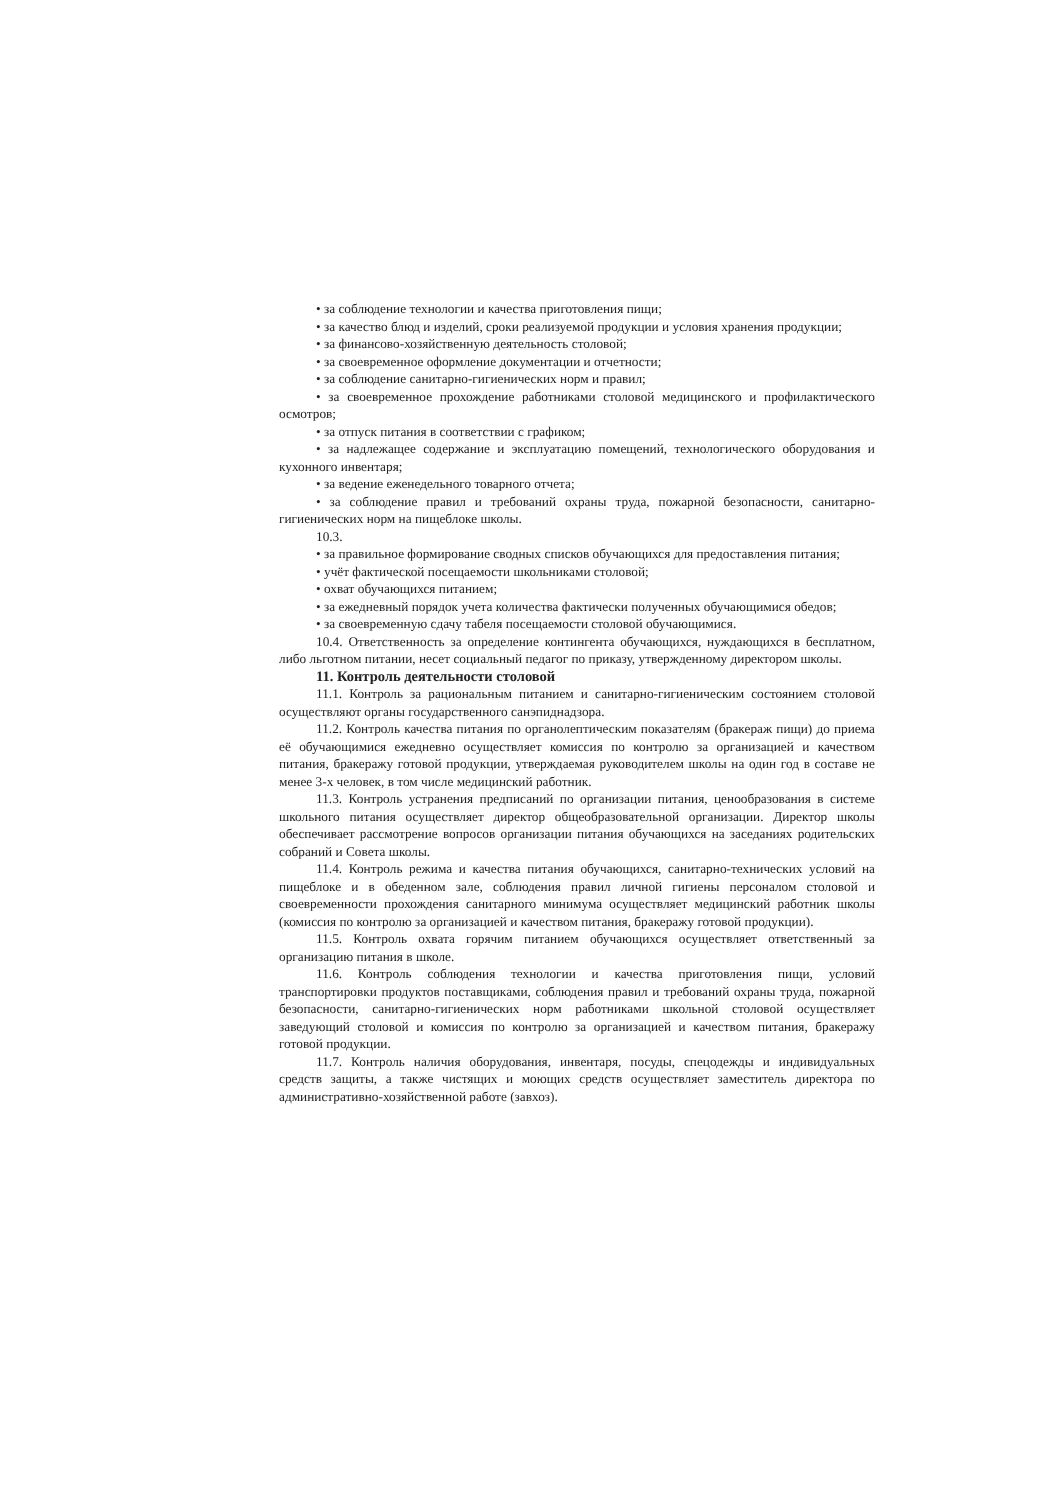• за соблюдение технологии и качества приготовления пищи;
• за качество блюд и изделий, сроки реализуемой продукции и условия хранения продукции;
• за финансово-хозяйственную деятельность столовой;
• за своевременное оформление документации и отчетности;
• за соблюдение санитарно-гигиенических норм и правил;
• за своевременное прохождение работниками столовой медицинского и профилактического осмотров;
• за отпуск питания в соответствии с графиком;
• за надлежащее содержание и эксплуатацию помещений, технологического оборудования и кухонного инвентаря;
• за ведение еженедельного товарного отчета;
• за соблюдение правил и требований охраны труда, пожарной безопасности, санитарно-гигиенических норм на пищеблоке школы.
10.3.
• за правильное формирование сводных списков обучающихся для предоставления питания;
• учёт фактической посещаемости школьниками столовой;
• охват обучающихся питанием;
• за ежедневный порядок учета количества фактически полученных обучающимися обедов;
• за своевременную сдачу табеля посещаемости столовой обучающимися.
10.4. Ответственность за определение контингента обучающихся, нуждающихся в бесплатном, либо льготном питании, несет социальный педагог по приказу, утвержденному директором школы.
11. Контроль деятельности столовой
11.1. Контроль за рациональным питанием и санитарно-гигиеническим состоянием столовой осуществляют органы государственного санэпиднадзора.
11.2. Контроль качества питания по органолептическим показателям (бракераж пищи) до приема её обучающимися ежедневно осуществляет комиссия по контролю за организацией и качеством питания, бракеражу готовой продукции, утверждаемая руководителем школы на один год в составе не менее 3-х человек, в том числе медицинский работник.
11.3. Контроль устранения предписаний по организации питания, ценообразования в системе школьного питания осуществляет директор общеобразовательной организации. Директор школы обеспечивает рассмотрение вопросов организации питания обучающихся на заседаниях родительских собраний и Совета школы.
11.4. Контроль режима и качества питания обучающихся, санитарно-технических условий на пищеблоке и в обеденном зале, соблюдения правил личной гигиены персоналом столовой и своевременности прохождения санитарного минимума осуществляет медицинский работник школы (комиссия по контролю за организацией и качеством питания, бракеражу готовой продукции).
11.5. Контроль охвата горячим питанием обучающихся осуществляет ответственный за организацию питания в школе.
11.6. Контроль соблюдения технологии и качества приготовления пищи, условий транспортировки продуктов поставщиками, соблюдения правил и требований охраны труда, пожарной безопасности, санитарно-гигиенических норм работниками школьной столовой осуществляет заведующий столовой и комиссия по контролю за организацией и качеством питания, бракеражу готовой продукции.
11.7. Контроль наличия оборудования, инвентаря, посуды, спецодежды и индивидуальных средств защиты, а также чистящих и моющих средств осуществляет заместитель директора по административно-хозяйственной работе (завхоз).